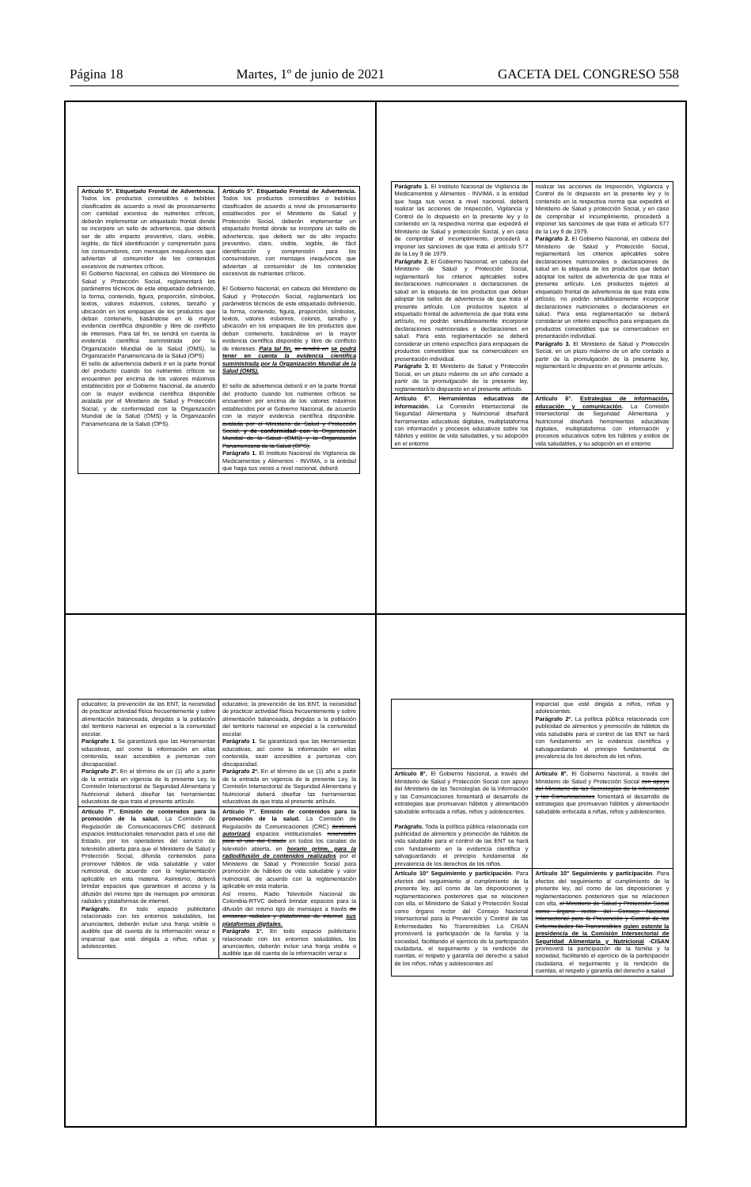Página 18 Martes, 1º de junio de 2021 GACETA DEL CONGRESO 558
| Artículo 5°. Etiquetado Frontal de Advertencia. Todos los productos comestibles o bebibles clasificados de acuerdo a nivel de procesamiento con cantidad excesiva de nutrientes críticos, deberán implementar un etiquetado frontal donde se incorpore un sello de advertencia, que deberá ser de alto impacto preventivo, claro, visible, legible, de fácil identificación y comprensión para los consumidores, con mensajes inequívocos que adviertan al consumidor de los contenidos excesivos de nutrientes críticos. El Gobierno Nacional, en cabeza del Ministerio de Salud y Protección Social, reglamentará los parámetros técnicos de este etiquetado definiendo, la forma, contenido, figura, proporción, símbolos, textos, valores máximos, colores, tamaño y ubicación en los empaques de los productos que deban contenerlo, basándose en la mayor evidencia científica disponible y libre de conflicto de intereses. Para tal fin, se tendrá en cuenta la evidencia científica suministrada por la Organización Mundial de la Salud (OMS), la Organización Panamericana de la Salud (OPS) El sello de advertencia deberá ir en la parte frontal del producto cuando los nutrientes críticos se encuentren por encima de los valores máximos establecidos por el Gobierno Nacional, de acuerdo con la mayor evidencia científica disponible avalada por el Ministerio de Salud y Protección Social, y de conformidad con la Organización Mundial de la Salud (OMS) y la Organización Panamericana de la Salud (OPS). | Artículo 5°. Etiquetado Frontal de Advertencia. Todos los productos comestibles o bebibles clasificados de acuerdo a nivel de procesamiento establecidos por el Ministerio de Salud y Protección Social, deberán implementar un etiquetado frontal donde se incorpore un sello de advertencia, que deberá ser de alto impacto preventivo, claro, visible, legible, de fácil identificación y comprensión para los consumidores, con mensajes inequívocos que adviertan al consumidor de los contenidos excesivos de nutrientes críticos. El Gobierno Nacional, en cabeza del Ministerio de Salud y Protección Social, reglamentará los parámetros técnicos de este etiquetado definiendo, la forma, contenido, figura, proporción, símbolos, textos, valores máximos, colores, tamaño y ubicación en los empaques de los productos que deban contenerlo, basándose en la mayor evidencia científica disponible y libre de conflicto de intereses. Para tal fin, se tendrá en se podrá tener en cuenta la evidencia científica suministrada por la Organización Mundial de la Salud (OMS). El sello de advertencia deberá ir en la parte frontal del producto cuando los nutrientes críticos se encuentren por encima de los valores máximos establecidos por el Gobierno Nacional, de acuerdo con la mayor evidencia científica disponible. avalada por el Ministerio de Salud y Protección Social, y de conformidad con la Organización Mundial de la Salud (OMS) y la Organización Panamericana de la Salud (OPS). Parágrafo 1. El Instituto Nacional de Vigilancia de Medicamentos y Alimentos - INVIMA, o la entidad que haga sus veces a nivel nacional, deberá |
| Parágrafo 1. El Instituto Nacional de Vigilancia de Medicamentos y Alimentos - INVIMA, o la entidad que haga sus veces a nivel nacional, deberá realizar las acciones de Inspección, Vigilancia y Control de lo dispuesto en la presente ley y lo contenido en la respectiva norma que expedirá el Ministerio de Salud y protección Social, y en caso de comprobar el incumplimiento, procederá a imponer las sanciones de que trata el artículo 577 de la Ley 9 de 1979. Parágrafo 2. El Gobierno Nacional, en cabeza del Ministerio de Salud y Protección Social, reglamentará los criterios aplicables sobre declaraciones nutricionales o declaraciones de salud en la etiqueta de los productos que deban adoptar los sellos de advertencia de que trata el presente artículo. Los productos sujetos al etiquetado frontal de advertencia de que trata este artículo, no podrán simultáneamente incorporar declaraciones nutricionales o declaraciones en salud. Para esta reglamentación se deberá considerar un criterio específico para empaques de productos comestibles que se comercialicen en presentación individual. Parágrafo 3. El Ministerio de Salud y Protección Social, en un plazo máximo de un año contado a partir de la promulgación de la presente ley, reglamentará lo dispuesto en el presente artículo. | realizar las acciones de Inspección, Vigilancia y Control de lo dispuesto en la presente ley y lo contenido en la respectiva norma que expedirá el Ministerio de Salud y protección Social, y en caso de comprobar el incumplimiento, procederá a imponer las sanciones de que trata el artículo 577 de la Ley 9 de 1979. Parágrafo 2. El Gobierno Nacional, en cabeza del Ministerio de Salud y Protección Social, reglamentará los criterios aplicables sobre declaraciones nutricionales o declaraciones de salud en la etiqueta de los productos que deban adoptar los sellos de advertencia de que trata el presente artículo. Los productos sujetos al etiquetado frontal de advertencia de que trata este artículo, no podrán simultáneamente incorporar declaraciones nutricionales o declaraciones en salud. Para esta reglamentación se deberá considerar un criterio específico para empaques de productos comestibles que se comercialicen en presentación individual. Parágrafo 3. El Ministerio de Salud y Protección Social, en un plazo máximo de un año contado a partir de la promulgación de la presente ley, reglamentará lo dispuesto en el presente artículo. |
| Artículo 6°. Herramientas educativas de información. La Comisión Intersectorial de Seguridad Alimentaria y Nutricional diseñará herramientas educativas digitales, multiplataforma con información y procesos educativos sobre los hábitos y estilos de vida saludables, y su adopción en el entorno | Artículo 6°. Estrategias de información, educación y comunicación . La Comisión Intersectorial de Seguridad Alimentaria y Nutricional diseñará herramientas educativas digitales, multiplataforma con información y procesos educativos sobre los hábitos y estilos de vida saludables, y su adopción en el entorno |
| educativo; la prevención de las ENT, la necesidad de practicar actividad física frecuentemente y sobre alimentación balanceada, dirigidas a la población del territorio nacional en especial a la comunidad escolar. Parágrafo 1 . Se garantizará que las Herramientas educativas, así como la información en ellas contenida, sean accesibles a personas con discapacidad. Parágrafo 2º. En el término de un (1) año a partir de la entrada en vigencia de la presente Ley, la Comisión Intersectorial de Seguridad Alimentaria y Nutricional deberá diseñar las herramientas educativas de que trata el presente artículo. | educativo; la prevención de las ENT, la necesidad de practicar actividad física frecuentemente y sobre alimentación balanceada, dirigidas a la población del territorio nacional en especial a la comunidad escolar. Parágrafo 1 . Se garantizará que las Herramientas educativas, así como la información en ellas contenida, sean accesibles a personas con discapacidad. Parágrafo 2º. En el término de un (1) año a partir de la entrada en vigencia de la presente Ley, la Comisión Intersectorial de Seguridad Alimentaria y Nutricional deberá diseñar las herramientas educativas de que trata el presente artículo. |
| Artículo 7°. Emisión de contenidos para la promoción de la salud. La Comisión de Regulación de Comunicaciones-CRC destinará espacios institucionales reservados para el uso del Estado, por los operadores del servicio de televisión abierta para que el Ministerio de Salud y Protección Social, difunda contenidos para promover hábitos de vida saludable y valor nutricional, de acuerdo con la reglamentación aplicable en esta materia. Asimismo, deberá brindar espacios que garanticen el acceso y la difusión del mismo tipo de mensajes por emisoras radiales y plataformas de internet. Parágrafo. En todo espacio publicitario relacionado con los entornos saludables, los anunciantes, deberán incluir una franja visible o audible que dé cuenta de la información veraz e imparcial que esté dirigida a niños, niñas y adolescentes. | Artículo 7°. Emisión de contenidos para la promoción de la salud. La Comisión de Regulación de Comunicaciones (CRC) destinará autorizará espacios institucionales reservados para el uso del Estado en todos los canales de televisión abierta, en horario prime, para la radiodifusión de contenidos realizados por el Ministerio de Salud y Protección Social para promoción de hábitos de vida saludable y valor nutricional, de acuerdo con la reglamentación aplicable en esta materia. Así mismo, Radio Televisión Nacional de Colombia-RTVC deberá brindar espacios para la difusión del mismo tipo de mensajes a través de emisoras radiales y plataformas de internet sus plataformas digitales. Parágrafo 1º. En todo espacio publicitario relacionado con los entornos saludables, los anunciantes, deberán incluir una franja visible o audible que dé cuenta de la información veraz e |
| | imparcial que esté dirigida a niños, niñas y adolescentes. Parágrafo 2º. La política pública relacionada con publicidad de alimentos y promoción de hábitos de vida saludable para el control de las ENT se hará con fundamento en la evidencia científica y salvaguardando el principio fundamental de prevalencia de los derechos de los niños. |
| Artículo 8°. El Gobierno Nacional, a través del Ministerio de Salud y Protección Social con apoyo del Ministerio de las Tecnologías de la Información y las Comunicaciones fomentará el desarrollo de estrategias que promuevan hábitos y alimentación saludable enfocada a niñas, niños y adolescentes. Parágrafo. Toda la política pública relacionada con publicidad de alimentos y promoción de hábitos de vida saludable para el control de las ENT se hará con fundamento en la evidencia científica y salvaguardando el principio fundamental de prevalencia de los derechos de los niños. | Artículo 8°. El Gobierno Nacional, a través del Ministerio de Salud y Protección Social con apoyo del Ministerio de las Tecnologías de la Información y las Comunicaciones fomentará el desarrollo de estrategias que promuevan hábitos y alimentación saludable enfocada a niñas, niños y adolescentes. |
| Artículo 10° Seguimiento y participación . Para efectos del seguimiento al cumplimiento de la presente ley, así como de las disposiciones y reglamentaciones posteriores que se relacionen con ella, el Ministerio de Salud y Protección Social como órgano rector del Consejo Nacional Intersectorial para la Prevención y Control de las Enfermedades No Transmisibles La CISAN promoverá la participación de la familia y la sociedad, facilitando el ejercicio de la participación ciudadana, el seguimiento y la rendición de cuentas, el respeto y garantía del derecho a salud de los niños, niñas y adolescentes así | Artículo 10° Seguimiento y participación . Para efectos del seguimiento al cumplimiento de la presente ley, así como de las disposiciones y reglamentaciones posteriores que se relacionen con ella, el Ministerio de Salud y Protección Social como órgano rector del Consejo Nacional Intersectorial para la Prevención y Control de las Enfermedades No Transmisibles quien ostente la presidencia de la Comisión Intersectorial de Seguridad Alimentaria y Nutricional -CISAN promoverá la participación de la familia y la sociedad, facilitando el ejercicio de la participación ciudadana, el seguimiento y la rendición de cuentas, el respeto y garantía del derecho a salud |